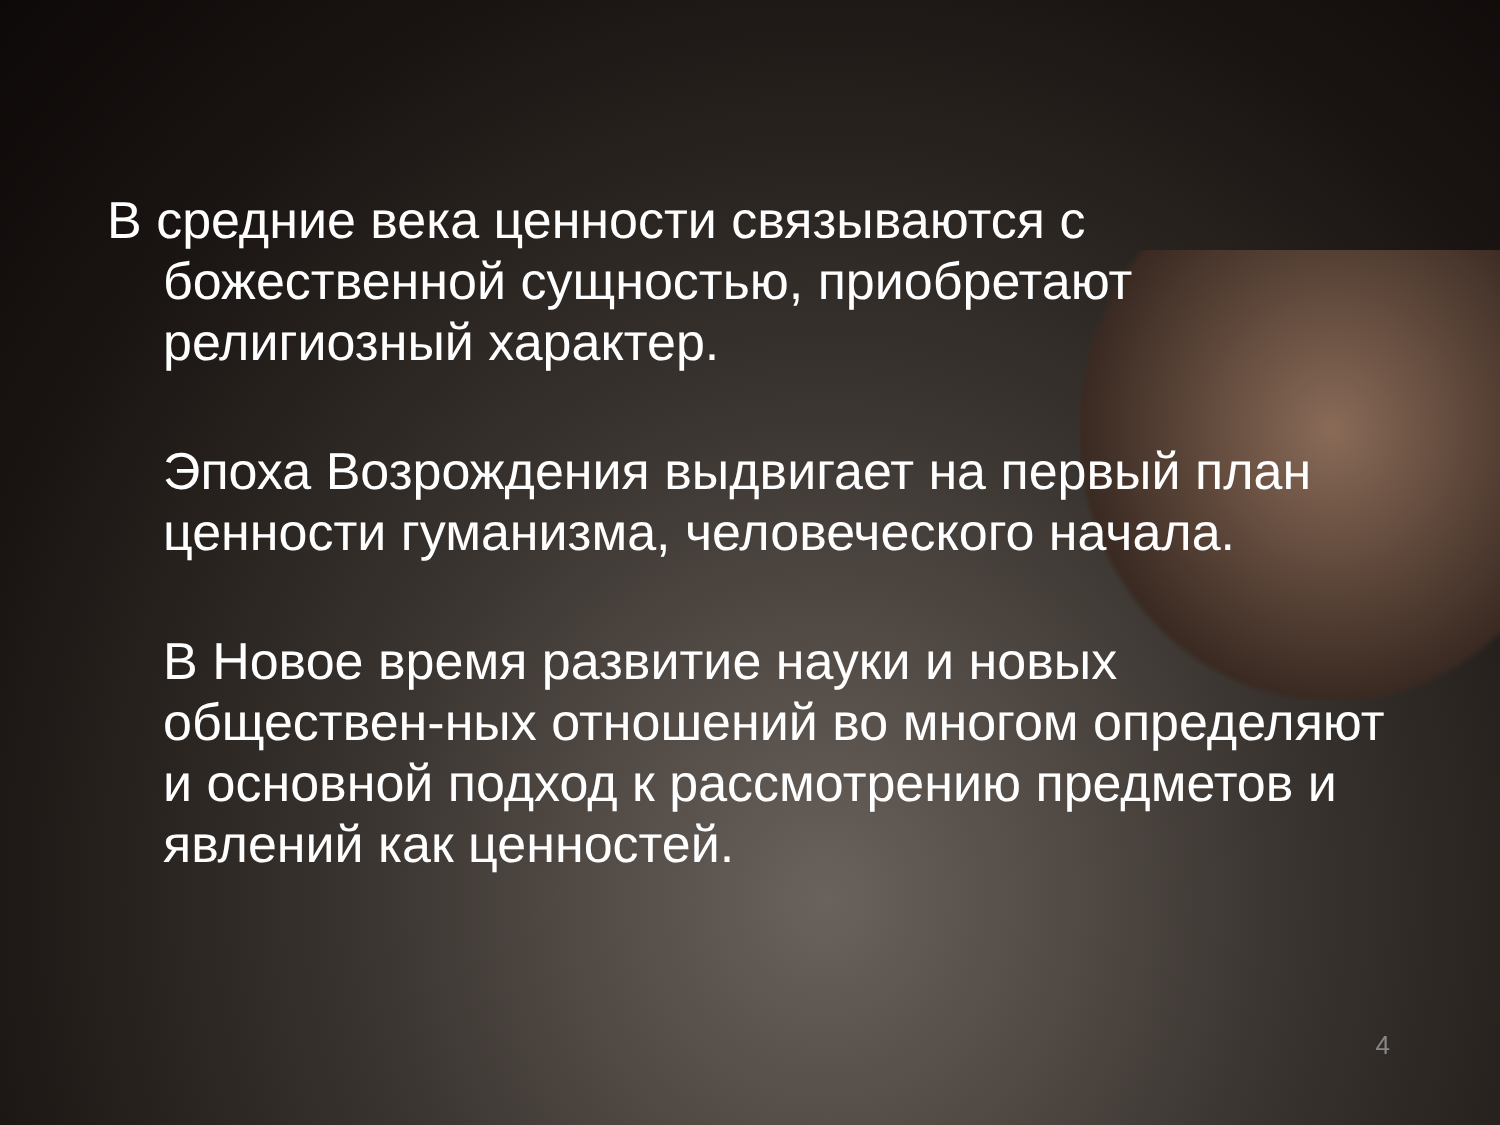В средние века ценности связываются с божественной сущностью, приобретают религиозный характер.
Эпоха Возрождения выдвигает на первый план ценности гуманизма, человеческого начала.
В Новое время развитие науки и новых обществен-ных отношений во многом определяют и основной подход к рассмотрению предметов и явлений как ценностей.
4